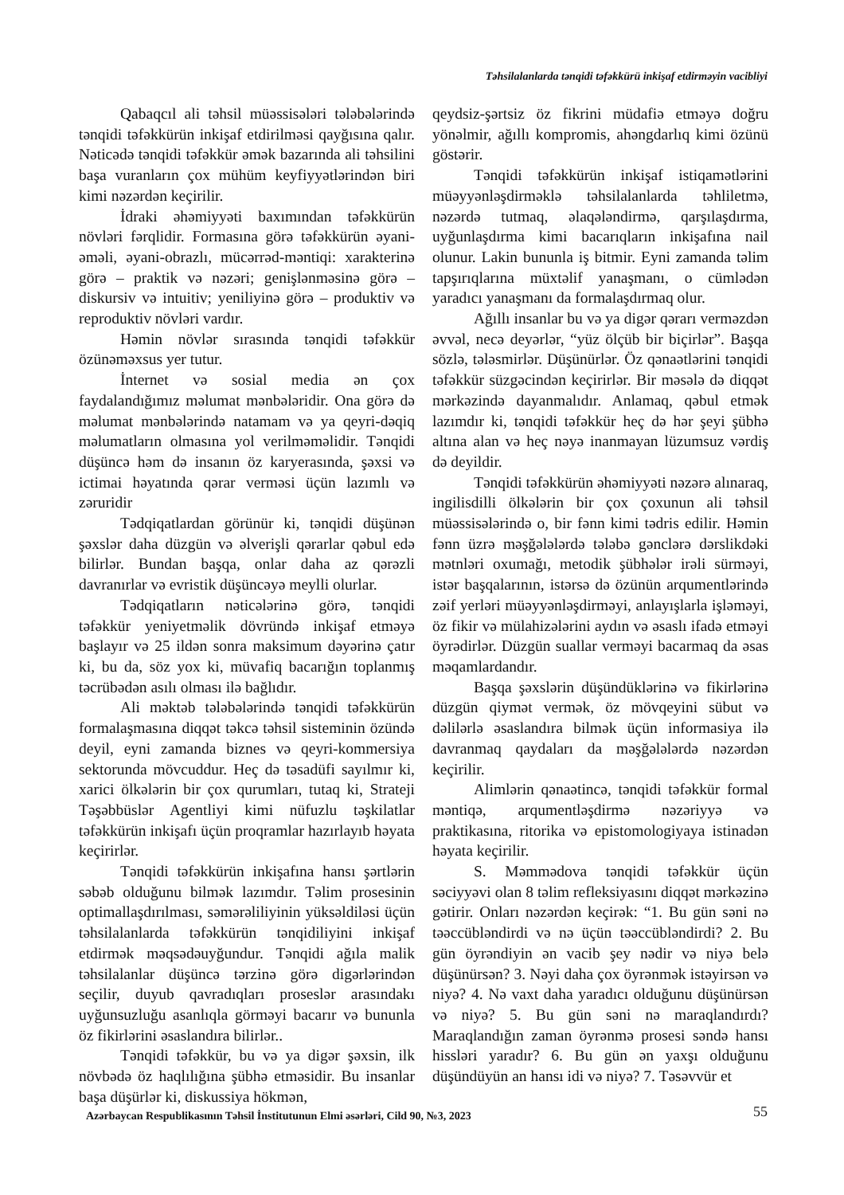Təhsilalanlarda tənqidi təfəkkürü inkişaf etdirməyin vacibliyi
Qabaqcıl ali təhsil müəssisələri tələbələrində tənqidi təfəkkürün inkişaf etdirilməsi qayğısına qalır. Nəticədə tənqidi təfəkkür əmək bazarında ali təhsilini başa vuranların çox mühüm keyfiyyətlərindən biri kimi nəzərdən keçirilir.
İdraki əhəmiyyəti baxımından təfəkkürün növləri fərqlidir. Formasına görə təfəkkürün əyani-əməli, əyani-obrazlı, mücərrəd-məntiqi: xarakterinə görə – praktik və nəzəri; genişlənməsinə görə – diskursiv və intuitiv; yeniliyinə görə – produktiv və reproduktiv növləri vardır.
Həmin növlər sırasında tənqidi təfəkkür özünəməxsus yer tutur.
İnternet və sosial media ən çox faydalandığımız məlumat mənbələridir. Ona görə də məlumat mənbələrində natamam və ya qeyri-dəqiq məlumatların olmasına yol verilməməlidir. Tənqidi düşüncə həm də insanın öz karyerasında, şəxsi və ictimai həyatında qərar verməsi üçün lazımlı və zəruridir
Tədqiqatlardan görünür ki, tənqidi düşünən şəxslər daha düzgün və əlverişli qərarlar qəbul edə bilirlər. Bundan başqa, onlar daha az qərəzli davranırlar və evristik düşüncəyə meylli olurlar.
Tədqiqatların nəticələrinə görə, tənqidi təfəkkür yeniyetməlik dövründə inkişaf etməyə başlayır və 25 ildən sonra maksimum dəyərinə çatır ki, bu da, söz yox ki, müvafiq bacarığın toplanmış təcrübədən asılı olması ilə bağlıdır.
Ali məktəb tələbələrində tənqidi təfəkkürün formalaşmasına diqqət təkcə təhsil sisteminin özündə deyil, eyni zamanda biznes və qeyri-kommersiya sektorunda mövcuddur. Heç də təsadüfi sayılmır ki, xarici ölkələrin bir çox qurumları, tutaq ki, Strateji Təşəbbüslər Agentliyi kimi nüfuzlu təşkilatlar təfəkkürün inkişafı üçün proqramlar hazırlayıb həyata keçirirlər.
Tənqidi təfəkkürün inkişafına hansı şərtlərin səbəb olduğunu bilmək lazımdır. Təlim prosesinin optimallaşdırılması, səmərəliliyinin yüksəldiləsi üçün təhsilalanlarda təfəkkürün tənqidiliyini inkişaf etdirmək məqsədəuyğundur. Tənqidi ağıla malik təhsilalanlar düşüncə tərzinə görə digərlərindən seçilir, duyub qavradıqları proseslər arasındakı uyğunsuzluğu asanlıqla görməyi bacarır və bununla öz fikirlərini əsaslandıra bilirlər..
Tənqidi təfəkkür, bu və ya digər şəxsin, ilk növbədə öz haqlılığına şübhə etməsidir. Bu insanlar başa düşürlər ki, diskussiya hökmən,
qeydsiz-şərtsiz öz fikrini müdafiə etməyə doğru yönəlmir, ağıllı kompromis, ahəngdarlıq kimi özünü göstərir.
Tənqidi təfəkkürün inkişaf istiqamətlərini müəyyənləşdirməklə təhsilalanlarda təhliletmə, nəzərdə tutmaq, əlaqələndirmə, qarşılaşdırma, uyğunlaşdırma kimi bacarıqların inkişafına nail olunur. Lakin bununla iş bitmir. Eyni zamanda təlim tapşırıqlarına müxtəlif yanaşmanı, o cümlədən yaradıcı yanaşmanı da formalaşdırmaq olur.
Ağıllı insanlar bu və ya digər qərarı verməzdən əvvəl, necə deyərlər, “yüz ölçüb bir biçirlər”. Başqa sözlə, tələsmirlər. Düşünürlər. Öz qənaətlərini tənqidi təfəkkür süzgəcindən keçirirlər. Bir məsələ də diqqət mərkəzində dayanmalıdır. Anlamaq, qəbul etmək lazımdır ki, tənqidi təfəkkür heç də hər şeyi şübhə altına alan və heç nəyə inanmayan lüzumsuz vərdiş də deyildir.
Tənqidi təfəkkürün əhəmiyyəti nəzərə alınaraq, ingilisdilli ölkələrin bir çox çoxunun ali təhsil müəssisələrində o, bir fənn kimi tədris edilir. Həmin fənn üzrə məşğələlərdə tələbə gənclərə dərslikdəki mətnləri oxumağı, metodik şübhələr irəli sürməyi, istər başqalarının, istərsə də özünün arqumentlərində zəif yerləri müəyyənləşdirməyi, anlayışlarla işləməyi, öz fikir və mülahizələrini aydın və əsaslı ifadə etməyi öyrədirlər. Düzgün suallar verməyi bacarmaq da əsas məqamlardandır.
Başqa şəxslərin düşündüklərinə və fikirlərinə düzgün qiymət vermək, öz mövqeyini sübut və dəlilərlə əsaslandıra bilmək üçün informasiya ilə davranmaq qaydaları da məşğələlərdə nəzərdən keçirilir.
Alimlərin qənaətincə, tənqidi təfəkkür formal məntiqə, arqumentləşdirmə nəzəriyyə və praktikasına, ritorika və epistomologiyaya istinadən həyata keçirilir.
S. Məmmədova tənqidi təfəkkür üçün səciyyəvi olan 8 təlim refleksiyasını diqqət mərkəzinə gətirir. Onları nəzərdən keçirək: “1. Bu gün səni nə təəccübləndirdi və nə üçün təəccübləndirdi? 2. Bu gün öyrəndiyin ən vacib şey nədir və niyə belə düşünürsən? 3. Nəyi daha çox öyrənmək istəyirsən və niyə? 4. Nə vaxt daha yaradıcı olduğunu düşünürsən və niyə? 5. Bu gün səni nə maraqlandırdı? Maraqlandığın zaman öyrənmə prosesi səndə hansı hissləri yaradır? 6. Bu gün ən yaxşı olduğunu düşündüyün an hansı idi və niyə? 7. Təsəvvür et
Azərbaycan Respublikasının Təhsil İnstitutunun Elmi əsərləri, Cild 90, №3, 2023 55